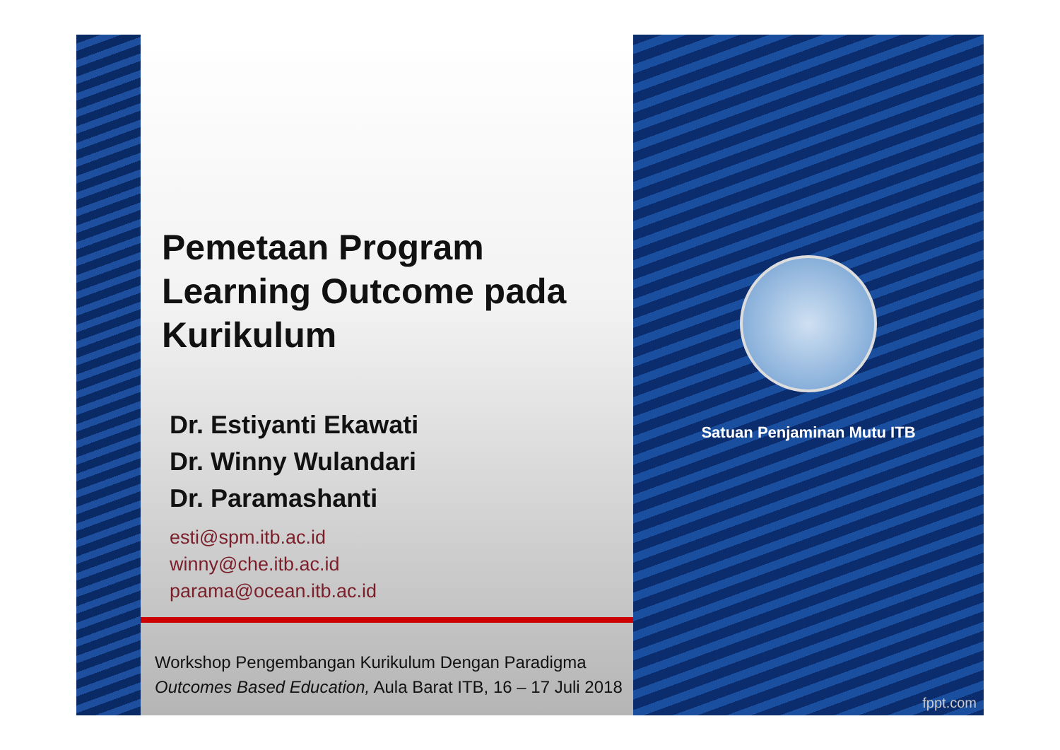Pemetaan Program Learning Outcome pada Kurikulum
Dr. Estiyanti Ekawati
Dr. Winny Wulandari
Dr. Paramashanti
esti@spm.itb.ac.id
winny@che.itb.ac.id
parama@ocean.itb.ac.id
Workshop Pengembangan Kurikulum Dengan Paradigma Outcomes Based Education, Aula Barat ITB, 16 – 17 Juli 2018
Satuan Penjaminan Mutu ITB
fppt.com